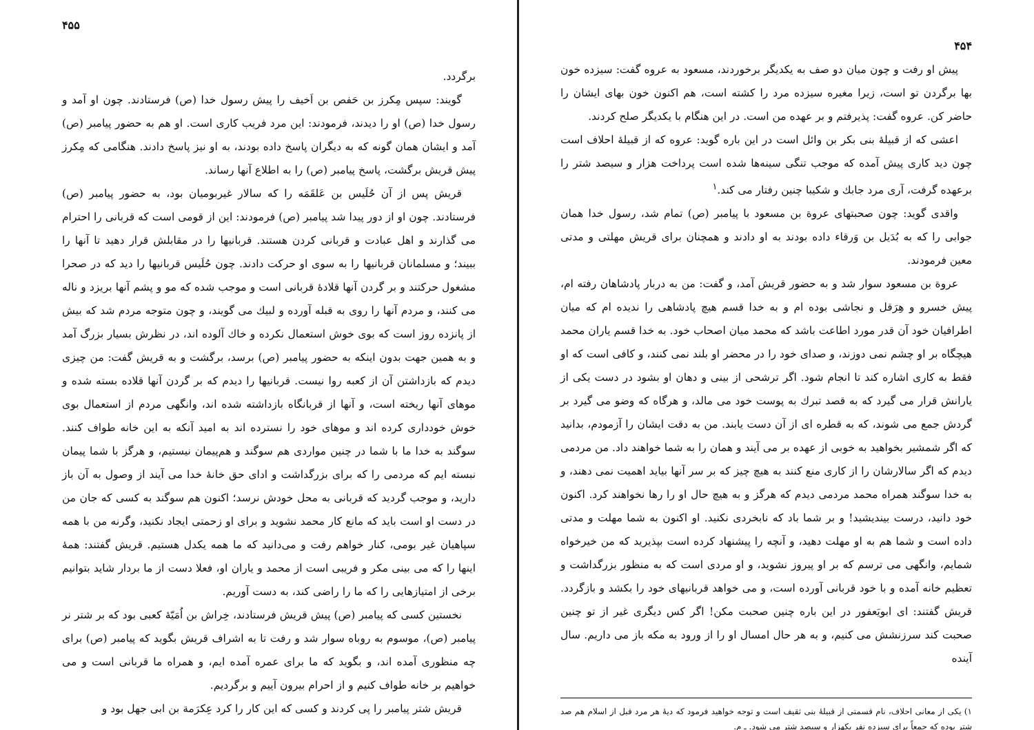۴۵۴
پیش او رفت و چون میان دو صف به یکدیگر برخوردند، مسعود به عروه گفت: سیزده خون بها برگردن تو است، زیرا مغیره سیزده مرد را کشته است، هم اکنون خون بهای ایشان را حاضر کن. عروه گفت: پذیرفتم و بر عهده من است. در این هنگام با یکدیگر صلح کردند.
اعشی که از قبیلهٔ بنی بکر بن وائل است در این باره گوید: عروه که از قبیلهٔ احلاف است چون دید کاری پیش آمده که موجب تنگی سینه‌ها شده است پرداخت هزار و سیصد شتر را برعهده گرفت، آری مرد جابك و شكيبا چنین رفتار می کند.<sup>۱</sup>
واقدی گوید: چون صحبتهای عروة بن مسعود با پیامبر (ص) تمام شد، رسول خدا همان جوابی را که به بُدَیل بن وَرقاء داده بودند به او دادند و همچنان برای قریش مهلتی و مدتی معین فرمودند.
عروة بن مسعود سوار شد و به حضور قریش آمد، و گفت: من به دربار پادشاهان رفته ام، پیش خسرو و هِرَقل و نجاشی بوده ام و به خدا قسم هیچ پادشاهی را ندیده ام که میان اطرافیان خود آن قدر مورد اطاعت باشد که محمد میان اصحاب خود. به خدا قسم یاران محمد هیچگاه بر او چشم نمی دوزند، و صدای خود را در محضر او بلند نمی کنند، و کافی است که او فقط به کاری اشاره کند تا انجام شود. اگر ترشحی از بینی و دهان او بشود در دست یکی از یارانش قرار می گیرد که به قصد تبرك به پوست خود می مالد، و هرگاه که وضو می گیرد بر گردش جمع می شوند، که به قطره ای از آن دست یابند. من به دقت ایشان را آزمودم، بدانید که اگر شمشیر بخواهید به خوبی از عهده بر می آیند و همان را به شما خواهند داد. من مردمی دیدم که اگر سالارشان را از کاری منع کنند به هیچ چیز که بر سر آنها بیاید اهمیت نمی دهند، و به خدا سوگند همراه محمد مردمی دیدم که هرگز و به هیچ حال او را رها نخواهند کرد. اکنون خود دانید، درست بیندیشید! و بر شما باد که نابخردی نکنید. او اکنون به شما مهلت و مدتی داده است و شما هم به او مهلت دهید، و آنچه را پیشنهاد کرده است بپذیرید که من خیرخواه شمایم، وانگهی می ترسم که بر او پیروز نشوید، و او مردی است که به منظور بزرگداشت و تعظیم خانه آمده و با خود قربانی آورده است، و می خواهد قربانیهای خود را بکشد و بازگردد. قریش گفتند: ای ابویَعفور در این باره چنین صحبت مکن! اگر کس دیگری غیر از تو چنین صحبت کند سرزنشش می کنیم، و به هر حال امسال او را از ورود به مکه باز می داریم. سال آینده
۱) یکی از معانی احلاف، نام قسمتی از قبیلهٔ بنی ثقیف است و توجه خواهید فرمود که دیهٔ هر مرد قبل از اسلام هم صد شتر بوده که جمعاً برای سیزده نفر یکهزار و سیصد شتر می شود. ـ م.
۴۵۵
برگردد.
گویند: سپس مِکرز بن حَفص بن اَخیف را پیش رسول خدا (ص) فرستادند. چون او آمد و رسول خدا (ص) او را دیدند، فرمودند: این مرد فریب کاری است. او هم به حضور پیامبر (ص) آمد و ایشان همان گونه که به دیگران پاسخ داده بودند، به او نیز پاسخ دادند. هنگامی که مِکرز پیش قریش برگشت، پاسخ پیامبر (ص) را به اطلاع آنها رساند.
قریش پس از آن حُلَیس بن عَلقَمَه را که سالار غیربومیان بود، به حضور پیامبر (ص) فرستادند. چون او از دور پیدا شد پیامبر (ص) فرمودند: این از قومی است که قربانی را احترام می گذارند و اهل عبادت و قربانی کردن هستند. قربانیها را در مقابلش قرار دهید تا آنها را ببیند؛ و مسلمانان قربانیها را به سوی او حرکت دادند. چون حُلَیس قربانیها را دید که در صحرا مشغول حرکتند و بر گردن آنها قلادهٔ قربانی است و موجب شده که مو و پشم آنها بریزد و ناله می کنند، و مردم آنها را روی به قبله آورده و لبیك می گویند، و چون متوجه مردم شد که بیش از پانزده روز است که بوی خوش استعمال نکرده و خاك آلوده اند، در نظرش بسیار بزرگ آمد و به همین جهت بدون اینکه به حضور پیامبر (ص) برسد، برگشت و به قریش گفت: من چیزی دیدم که بازداشتن آن از کعبه روا نیست. قربانیها را دیدم که بر گردن آنها قلاده بسته شده و موهای آنها ریخته است، و آنها از قربانگاه بازداشته شده اند، وانگهی مردم از استعمال بوی خوش خودداری کرده اند و موهای خود را نسترده اند به امید آنکه به این خانه طواف کنند. سوگند به خدا ما با شما در چنین مواردی هم سوگند و هم‌پیمان نیستیم، و هرگز با شما پیمان نبسته ایم که مردمی را که برای بزرگداشت و ادای حق خانهٔ خدا می آیند از وصول به آن باز دارید، و موجب گردید که قربانی به محل خودش نرسد؛ اکنون هم سوگند به کسی که جان من در دست او است باید که مانع کار محمد نشوید و برای او زحمتی ایجاد نکنید، وگرنه من با همه سپاهیان غیر بومی، کنار خواهم رفت و می‌دانید که ما همه یکدل هستیم. قریش گفتند: همهٔ اینها را که می بینی مکر و فریبی است از محمد و یاران او، فعلا دست از ما بردار شاید بتوانیم برخی از امتیازهایی را که ما را راضی کند، به دست آوریم.
نخستین کسی که پیامبر (ص) پیش قریش فرستادند، خِراش بن اُمَیّهٔ کعبی بود که بر شتر نر پیامبر (ص)، موسوم به روباه سوار شد و رفت تا به اشراف قریش بگوید که پیامبر (ص) برای چه منظوری آمده اند، و بگوید که ما برای عمره آمده ایم، و همراه ما قربانی است و می خواهیم بر خانه طواف کنیم و از احرام بیرون آییم و برگردیم.
قریش شتر پیامبر را پی کردند و کسی که این کار را کرد عِکرَمة بن ابی جهل بود و